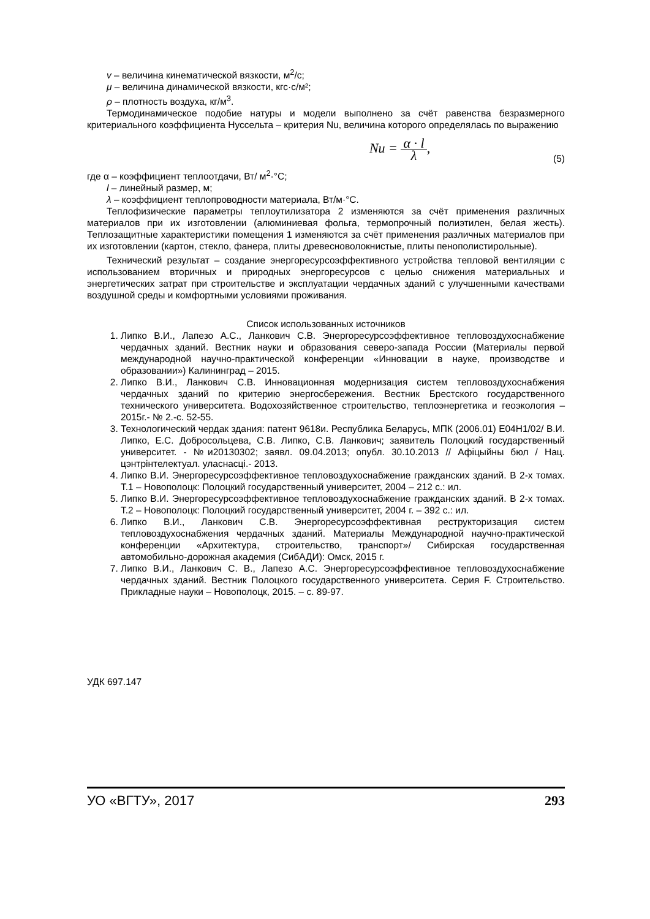v – величина кинематической вязкости, м<sup>2</sup>/с;
μ – величина динамической вязкости, кгс·с/м²;
ρ – плотность воздуха, кг/м<sup>3</sup>.
Термодинамическое подобие натуры и модели выполнено за счёт равенства безразмерного критериального коэффициента Нуссельта – критерия Nu, величина которого определялась по выражению
Nu = α · l λ, (5)
где α – коэффициент теплоотдачи, Вт/ м<sup>2</sup>·°С;
l – линейный размер, м;
λ – коэффициент теплопроводности материала, Вт/м·°С.
Теплофизические параметры теплоутилизатора 2 изменяются за счёт применения различных материалов при их изготовлении (алюминиевая фольга, термопрочный полиэтилен, белая жесть). Теплозащитные характеристики помещения 1 изменяются за счёт применения различных материалов при их изготовлении (картон, стекло, фанера, плиты древесноволокнистые, плиты пенополистирольные).
Технический результат – создание энергоресурсоэффективного устройства тепловой вентиляции с использованием вторичных и природных энергоресурсов с целью снижения материальных и энергетических затрат при строительстве и эксплуатации чердачных зданий с улучшенными качествами воздушной среды и комфортными условиями проживания.
Список использованных источников
1. Липко В.И., Лапезо А.С., Ланкович С.В. Энергоресурсоэффективное тепловоздухоснабжение чердачных зданий. Вестник науки и образования северо-запада России (Материалы первой международной научно-практической конференции «Инновации в науке, производстве и образовании») Калининград – 2015.
2. Липко В.И., Ланкович С.В. Инновационная модернизация систем тепловоздухоснабжения чердачных зданий по критерию энергосбережения. Вестник Брестского государственного технического университета. Водохозяйственное строительство, теплоэнергетика и геоэкология – 2015г.- № 2.-с. 52-55.
3. Технологический чердак здания: патент 9618и. Республика Беларусь, МПК (2006.01) Е04Н1/02/ В.И. Липко, Е.С. Добросольцева, С.В. Липко, С.В. Ланкович; заявитель Полоцкий государственный университет. - №и20130302; заявл. 09.04.2013; опубл. 30.10.2013 // Афіцыйны бюл / Нац. цэнтрінтелектуал. уласнасці.- 2013.
4. Липко В.И. Энергоресурсоэффективное тепловоздухоснабжение гражданских зданий. В 2-х томах. Т.1 – Новополоцк: Полоцкий государственный университет, 2004 – 212 с.: ил.
5. Липко В.И. Энергоресурсоэффективное тепловоздухоснабжение гражданских зданий. В 2-х томах. Т.2 – Новополоцк: Полоцкий государственный университет, 2004 г. – 392 с.: ил.
6. Липко В.И., Ланкович С.В. Энергоресурсоэффективная реструкторизация систем тепловоздухоснабжения чердачных зданий. Материалы Международной научно-практической конференции «Архитектура, строительство, транспорт»/ Сибирская государственная автомобильно-дорожная академия (СибАДИ): Омск, 2015 г.
7. Липко В.И., Ланкович С. В., Лапезо А.С. Энергоресурсоэффективное тепловоздухоснабжение чердачных зданий. Вестник Полоцкого государственного университета. Серия F. Строительство. Прикладные науки – Новополоцк, 2015. – с. 89-97.
УДК 697.147
УО «ВГТУ», 2017 293